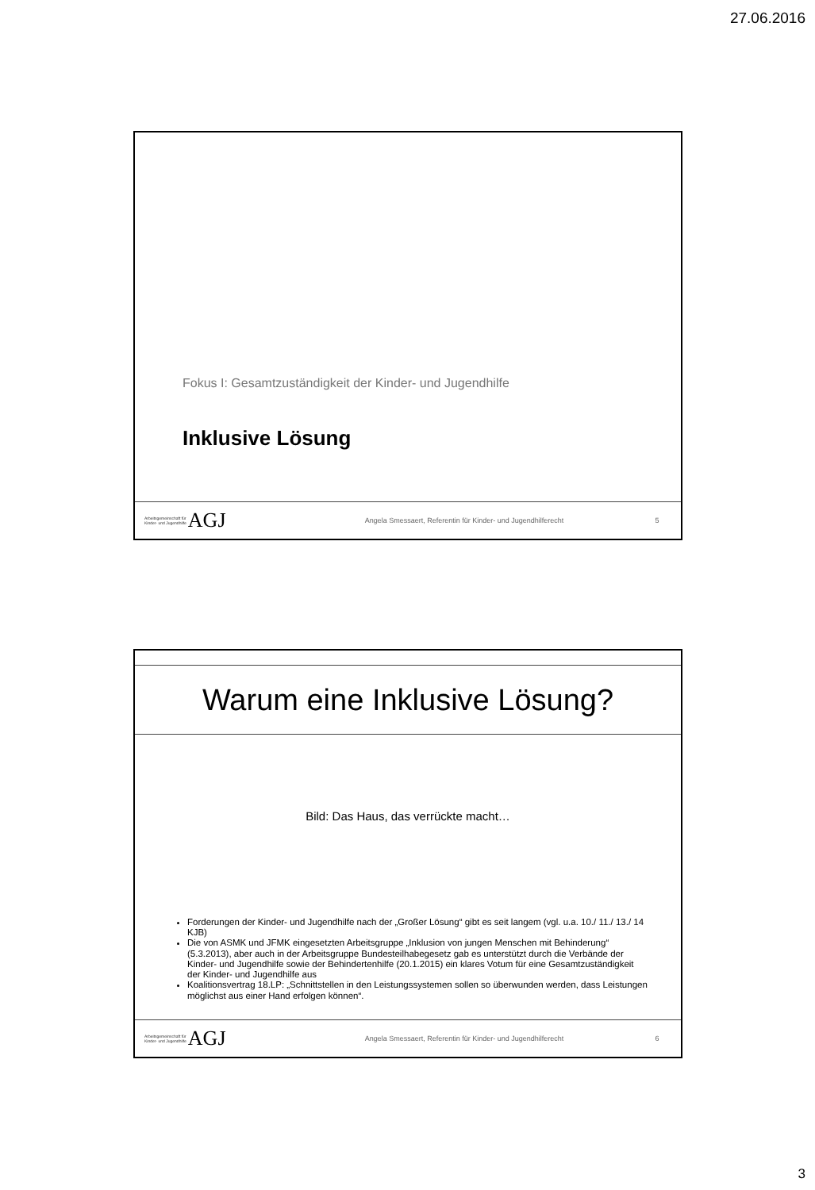27.06.2016
Fokus I: Gesamtzuständigkeit der Kinder- und Jugendhilfe
Inklusive Lösung
Arbeitsgemeinschaft für
Kinder- und Jugendhilfe AGJ
Angela Smessaert, Referentin für Kinder- und Jugendhilferecht
5
Warum eine Inklusive Lösung?
Bild: Das Haus, das verrückte macht…
Forderungen der Kinder- und Jugendhilfe nach der „Großer Lösung“ gibt es seit langem (vgl. u.a. 10./ 11./ 13./ 14 KJB)
Die von ASMK und JFMK eingesetzten Arbeitsgruppe „Inklusion von jungen Menschen mit Behinderung“ (5.3.2013), aber auch in der Arbeitsgruppe Bundesteilhabegesetz gab es unterstützt durch die Verbände der Kinder- und Jugendhilfe sowie der Behindertenhilfe (20.1.2015) ein klares Votum für eine Gesamtzuständigkeit der Kinder- und Jugendhilfe aus
Koalitionsvertrag 18.LP: „Schnittstellen in den Leistungssystemen sollen so überwunden werden, dass Leistungen möglichst aus einer Hand erfolgen können“.
Arbeitsgemeinschaft für
Kinder- und Jugendhilfe AGJ
Angela Smessaert, Referentin für Kinder- und Jugendhilferecht
6
3